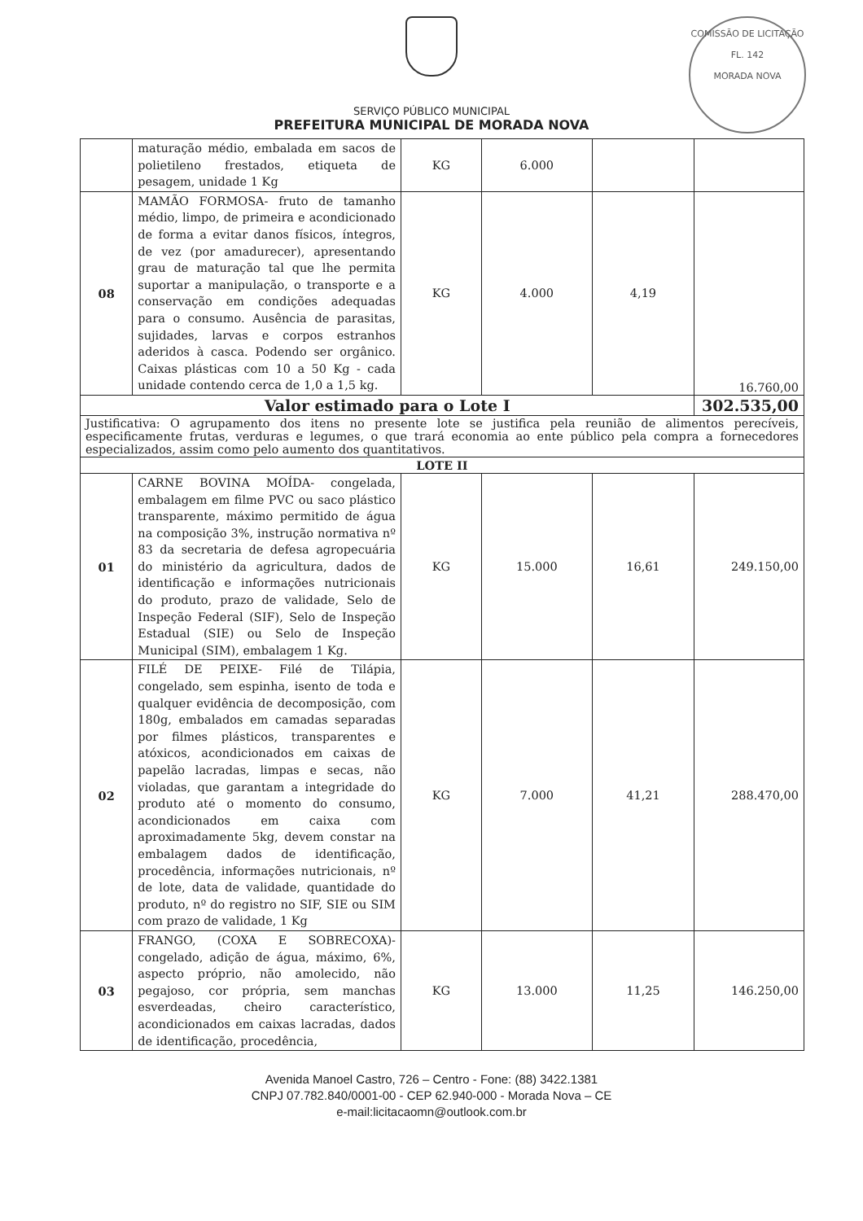SERVIÇO PÚBLICO MUNICIPAL
PREFEITURA MUNICIPAL DE MORADA NOVA
COMISSÃO DE LICITAÇÃO
FL. 142
MORADA NOVA
| | maturação médio, embalada em sacos de polietileno frestados, etiqueta de pesagem, unidade 1 Kg | KG | 6.000 | | |
| 08 | MAMÃO FORMOSA- fruto de tamanho médio, limpo, de primeira e acondicionado de forma a evitar danos físicos, íntegros, de vez (por amadurecer), apresentando grau de maturação tal que lhe permita suportar a manipulação, o transporte e a conservação em condições adequadas para o consumo. Ausência de parasitas, sujidades, larvas e corpos estranhos aderidos à casca. Podendo ser orgânico. Caixas plásticas com 10 a 50 Kg - cada unidade contendo cerca de 1,0 a 1,5 kg. | KG | 4.000 | 4,19 | 16.760,00 |
| Valor estimado para o Lote I | | | | | 302.535,00 |
| Justificativa: O agrupamento dos itens no presente lote se justifica pela reunião de alimentos perecíveis, especificamente frutas, verduras e legumes, o que trará economia ao ente público pela compra a fornecedores especializados, assim como pelo aumento dos quantitativos. | | | | | |
| LOTE II | | | | | |
| 01 | CARNE BOVINA MOÍDA- congelada, embalagem em filme PVC ou saco plástico transparente, máximo permitido de água na composição 3%, instrução normativa nº 83 da secretaria de defesa agropecuária do ministério da agricultura, dados de identificação e informações nutricionais do produto, prazo de validade, Selo de Inspeção Federal (SIF), Selo de Inspeção Estadual (SIE) ou Selo de Inspeção Municipal (SIM), embalagem 1 Kg. | KG | 15.000 | 16,61 | 249.150,00 |
| 02 | FILÉ DE PEIXE- Filé de Tilápia, congelado, sem espinha, isento de toda e qualquer evidência de decomposição, com 180g, embalados em camadas separadas por filmes plásticos, transparentes e atóxicos, acondicionados em caixas de papelão lacradas, limpas e secas, não violadas, que garantam a integridade do produto até o momento do consumo, acondicionados em caixa com aproximadamente 5kg, devem constar na embalagem dados de identificação, procedência, informações nutricionais, nº de lote, data de validade, quantidade do produto, nº do registro no SIF, SIE ou SIM com prazo de validade, 1 Kg | KG | 7.000 | 41,21 | 288.470,00 |
| 03 | FRANGO, (COXA E SOBRECOXA)- congelado, adição de água, máximo, 6%, aspecto próprio, não amolecido, não pegajoso, cor própria, sem manchas esverdeadas, cheiro característico, acondicionados em caixas lacradas, dados de identificação, procedência, | KG | 13.000 | 11,25 | 146.250,00 |
Avenida Manoel Castro, 726 – Centro - Fone: (88) 3422.1381
CNPJ 07.782.840/0001-00 - CEP 62.940-000 - Morada Nova – CE
e-mail:licitacaomn@outlook.com.br